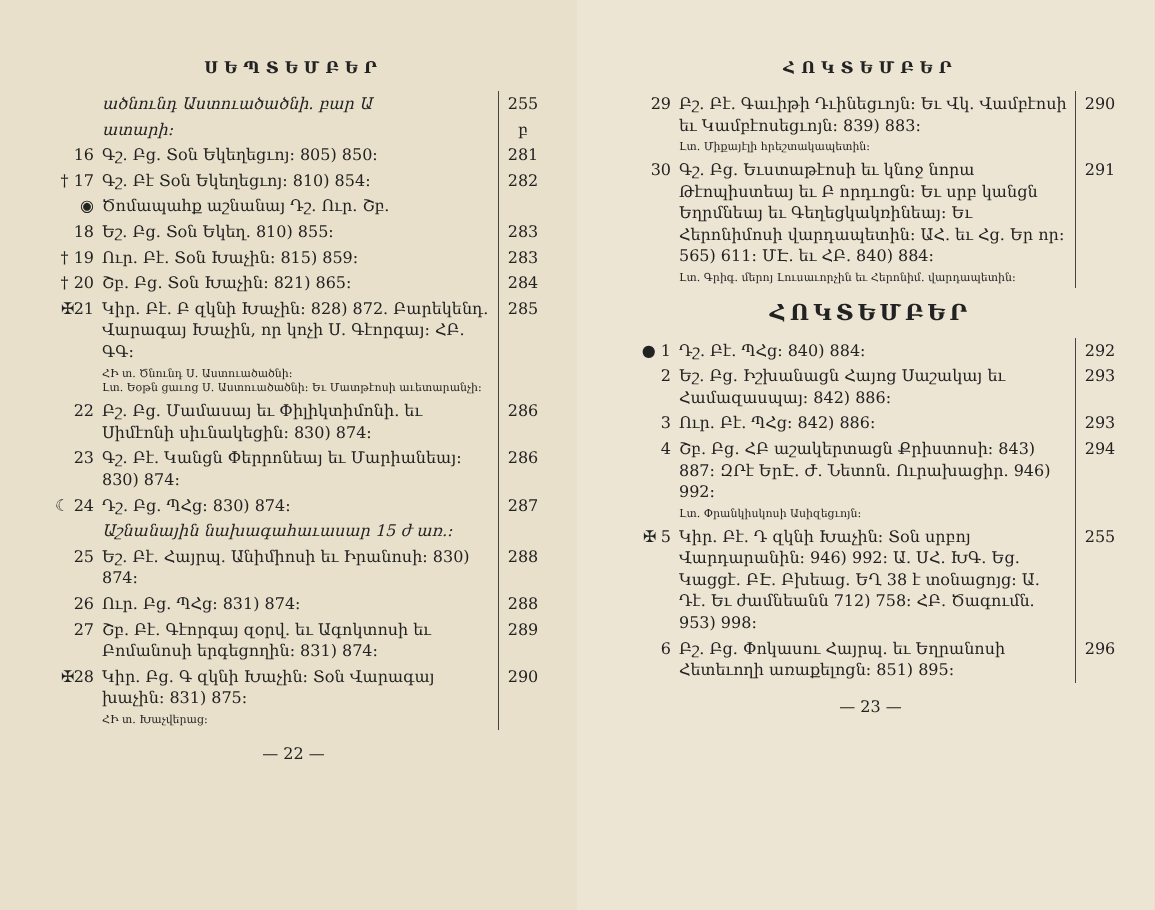ՍԵՊՏԵՄԲԵՐ
| | ածնունդ Աստուածածնի. բար Ա | 255 |
| | ատարի: | բ |
| 16 | Գշ. Բց. Տօն Եկեղեցւոյ: 805) 850: | 281 |
| † 17 | Գշ. Բէ Տօն Եկեղեցւոյ: 810) 854: | 282 |
| ◉ | Ծոմապահք աշնանայ Դշ. Ուր. Շբ. | |
| 18 | Եշ. Բց. Տօն Եկեղ. 810) 855: | 283 |
| † 19 | Ուր. Բէ. Տօն Խաչին: 815) 859: | 283 |
| † 20 | Շբ. Բց. Տօն Խաչին: 821) 865: | 284 |
| ✠21 | Կիր. Բէ. Բ զկնի Խաչին: 828) 872. Բարեկենդ. Վարագայ Խաչին, որ կոչի Ս. Գէորգայ: ՀԲ. ԳԳ: | 285 |
| | ՀԻ տ. Ծնունդ Ս. Աստուածածնի: Լտ. Եօթն ցաւոց Ս. Աստուածածնի: Եւ Մատթէոսի աւետարանչի: | |
| 22 | Բշ. Բց. Մամասայ եւ Փիլիկտիմոնի. եւ Սիմէոնի սիւնակեցին: 830) 874: | 286 |
| 23 | Գշ. Բէ. Կանցն Փերրոնեայ եւ Մարիանեայ: 830) 874: | 286 |
| ☾ 24 | Դշ. Բց. ՊՀց: 830) 874: | 287 |
| | Աշնանային նախագահաւասար 15 ժ առ.: | |
| 25 | Եշ. Բէ. Հայրպ. Անիմիոսի եւ Իրանոսի: 830) 874: | 288 |
| 26 | Ուր. Բց. ՊՀց: 831) 874: | 288 |
| 27 | Շբ. Բէ. Գէորգայ զօրվ. եւ Ագոկտոսի եւ Բոմանոսի երգեցողին: 831) 874: | 289 |
| ✠28 | Կիր. Բց. Գ զկնի Խաչին: Տօն Վարագայ խաչին: 831) 875: | 290 |
| | ՀԻ տ. Խաչվերաց: | |
— 22 —
ՀՈԿՏԵՄԲԵՐ
| 29 | Բշ. Բէ. Գաւիթի Դւինեցւոյն: Եւ Վկ. Վամբէոսի եւ Կամբէոսեցւոյն: 839) 883: | 290 |
| | Լտ. Միքայէլի հրեշտակապետին: | |
| 30 | Գշ. Բց. Եւստաթէոսի եւ կնոջ նորա Թէոպիստեայ եւ Բ որդւոցն: Եւ սրբ կանցն Եղրմնեայ եւ Գեղեցկակռինեայ: Եւ Հերոնիմոսի վարդապետին: ԱՀ. եւ Հց. Եր որ: 565) 611: ՄԷ. եւ ՀԲ. 840) 884: | 291 |
| | Լտ. Գրիգ. մերոյ Լուսաւորչին եւ Հերոնիմ. վարդապետին: | |
| ՀՈԿՏԵՄԲԵՐ | | |
| ● 1 | Դշ. Բէ. ՊՀց: 840) 884: | 292 |
| 2 | Եշ. Բց. Իշխանացն Հայոց Սաշակայ եւ Համազասպայ: 842) 886: | 293 |
| 3 | Ուր. Բէ. ՊՀց: 842) 886: | 293 |
| 4 | Շբ. Բց. ՀԲ աշակերտացն Քրիստոսի: 843) 887: ԶՐէ ԵրԷ. Ժ. Նետոն. Ուրախացիր. 946) 992: | 294 |
| | Լտ. Փրանկիսկոսի Ասիզեցւոյն: | |
| ✠ 5 | Կիր. Բէ. Դ զկնի Խաչին: Տօն սրբոյ Վարդարանին: 946) 992: Ա. ՍՀ. ԽԳ. Եց. Կացցէ. ԲԷ. Բխեաց. ԵՂ 38 է տօնացոյց: Ա. Դէ. Եւ ժամնեանն 712) 758: ՀԲ. Ծագումն. 953) 998: | 255 |
| 6 | Բշ. Բց. Փոկասու Հայրպ. եւ Եղրանոսի Հետեւողի առաքելոցն: 851) 895: | 296 |
— 23 —